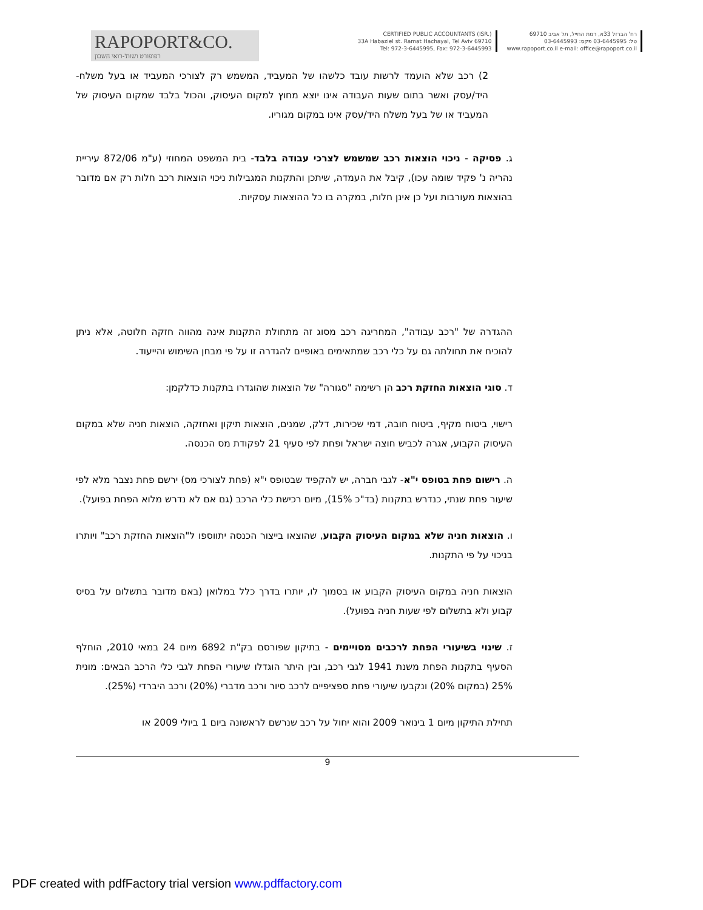RAPOPORT&CO.
רפופורט ושות'-רואי חשבון
CERTIFIED PUBLIC ACCOUNTANTS (ISR.)
33A Habaziel st. Ramat Hachayal, Tel Aviv 69710
Tel: 972-3-6445995, Fax: 972-3-6445993
רח' הברזל 33א, רמת החייל, תל אביב 69710
טל: 03-6445995 פקס: 03-6445993
www.rapoport.co.il e-mail: office@rapoport.co.il
2) רכב שלא הועמד לרשות עובד כלשהו של המעביד, המשמש רק לצורכי המעביד או בעל משלח-היד/עסק ואשר בתום שעות העבודה אינו יוצא מחוץ למקום העיסוק, והכול בלבד שמקום העיסוק של המעביד או של בעל משלח היד/עסק אינו במקום מגוריו.
ג. פסיקה - ניכוי הוצאות רכב שמשמש לצרכי עבודה בלבד- בית המשפט המחוזי (ע"מ 872/06 עיריית נהריה נ' פקיד שומה עכו), קיבל את העמדה, שיתכן והתקנות המגבילות ניכוי הוצאות רכב חלות רק אם מדובר בהוצאות מעורבות ועל כן אינן חלות, במקרה בו כל ההוצאות עסקיות.
ההגדרה של "רכב עבודה", המחריגה רכב מסוג זה מתחולת התקנות אינה מהווה חזקה חלוטה, אלא ניתן להוכיח את תחולתה גם על כלי רכב שמתאימים באופיים להגדרה זו על פי מבחן השימוש והייעוד.
ד. סוגי הוצאות החזקת רכב הן רשימה "סגורה" של הוצאות שהוגדרו בתקנות כדלקמן:
רישוי, ביטוח מקיף, ביטוח חובה, דמי שכירות, דלק, שמנים, הוצאות תיקון ואחזקה, הוצאות חניה שלא במקום העיסוק הקבוע, אגרה לכביש חוצה ישראל ופחת לפי סעיף 21 לפקודת מס הכנסה.
ה. רישום פחת בטופס י"א- לגבי חברה, יש להקפיד שבטופס י"א (פחת לצורכי מס) ירשם פחת נצבר מלא לפי שיעור פחת שנתי, כנדרש בתקנות (בד"כ 15%), מיום רכישת כלי הרכב (גם אם לא נדרש מלוא הפחת בפועל).
ו. הוצאות חניה שלא במקום העיסוק הקבוע, שהוצאו בייצור הכנסה יתווספו ל"הוצאות החזקת רכב" ויותרו בניכוי על פי התקנות.
הוצאות חניה במקום העיסוק הקבוע או בסמוך לו, יותרו בדרך כלל במלואן (באם מדובר בתשלום על בסיס קבוע ולא בתשלום לפי שעות חניה בפועל).
ז. שינוי בשיעורי הפחת לרכבים מסויימים - בתיקון שפורסם בק"ת 6892 מיום 24 במאי 2010, הוחלף הסעיף בתקנות הפחת משנת 1941 לגבי רכב, ובין היתר הוגדלו שיעורי הפחת לגבי כלי הרכב הבאים: מונית 25% (במקום 20%) ונקבעו שיעורי פחת ספציפיים לרכב סיור ורכב מדברי (20%) ורכב היברדי (25%).
תחילת התיקון מיום 1 בינואר 2009 והוא יחול על רכב שנרשם לראשונה ביום 1 ביולי 2009 או
9
PDF created with pdfFactory trial version www.pdffactory.com